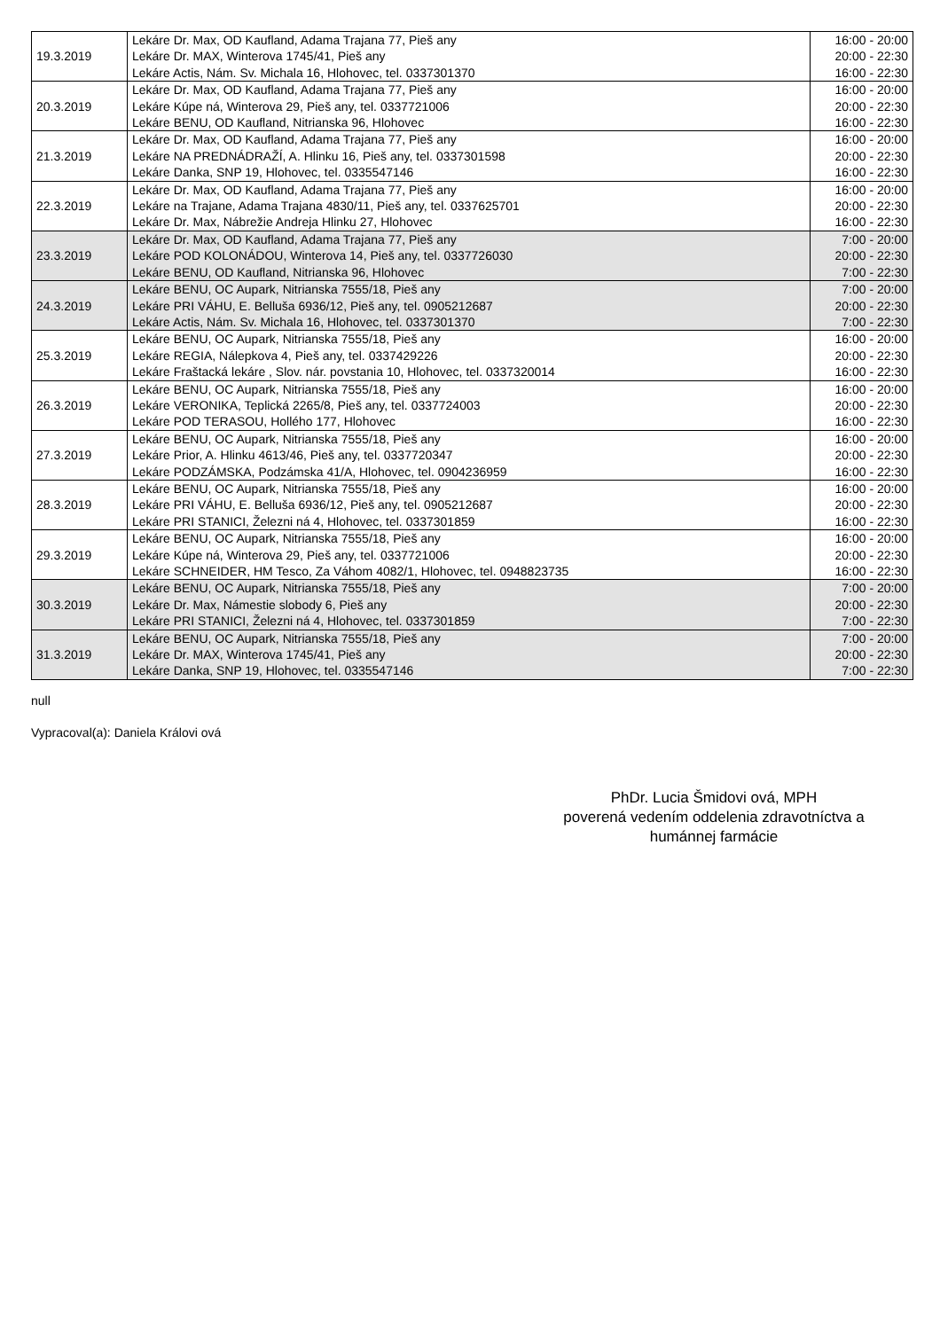| 19.3.2019 | Lekáre Dr. Max, OD Kaufland, Adama Trajana 77, Pieš any Lekáre Dr. MAX, Winterova 1745/41, Pieš any Lekáre Actis, Nám. Sv. Michala 16, Hlohovec, tel. 0337301370 | 16:00 - 20:00 20:00 - 22:30 16:00 - 22:30 |
| 20.3.2019 | Lekáre Dr. Max, OD Kaufland, Adama Trajana 77, Pieš any Lekáre Kúpe ná, Winterova 29, Pieš any, tel. 0337721006 Lekáre BENU, OD Kaufland, Nitrianska 96, Hlohovec | 16:00 - 20:00 20:00 - 22:30 16:00 - 22:30 |
| 21.3.2019 | Lekáre Dr. Max, OD Kaufland, Adama Trajana 77, Pieš any Lekáre NA PREDNÁDRAŽÍ, A. Hlinku 16, Pieš any, tel. 0337301598 Lekáre Danka, SNP 19, Hlohovec, tel. 0335547146 | 16:00 - 20:00 20:00 - 22:30 16:00 - 22:30 |
| 22.3.2019 | Lekáre Dr. Max, OD Kaufland, Adama Trajana 77, Pieš any Lekáre na Trajane, Adama Trajana 4830/11, Pieš any, tel. 0337625701 Lekáre Dr. Max, Nábrežie Andreja Hlinku 27, Hlohovec | 16:00 - 20:00 20:00 - 22:30 16:00 - 22:30 |
| 23.3.2019 | Lekáre Dr. Max, OD Kaufland, Adama Trajana 77, Pieš any Lekáre POD KOLONÁDOU, Winterova 14, Pieš any, tel. 0337726030 Lekáre BENU, OD Kaufland, Nitrianska 96, Hlohovec | 7:00 - 20:00 20:00 - 22:30 7:00 - 22:30 |
| 24.3.2019 | Lekáre BENU, OC Aupark, Nitrianska 7555/18, Pieš any Lekáre PRI VÁHU, E. Belluša 6936/12, Pieš any, tel. 0905212687 Lekáre Actis, Nám. Sv. Michala 16, Hlohovec, tel. 0337301370 | 7:00 - 20:00 20:00 - 22:30 7:00 - 22:30 |
| 25.3.2019 | Lekáre BENU, OC Aupark, Nitrianska 7555/18, Pieš any Lekáre REGIA, Nálepkova 4, Pieš any, tel. 0337429226 Lekáre Fraštacká lekáre , Slov. nár. povstania 10, Hlohovec, tel. 0337320014 | 16:00 - 20:00 20:00 - 22:30 16:00 - 22:30 |
| 26.3.2019 | Lekáre BENU, OC Aupark, Nitrianska 7555/18, Pieš any Lekáre VERONIKA, Teplická 2265/8, Pieš any, tel. 0337724003 Lekáre POD TERASOU, Hollého 177, Hlohovec | 16:00 - 20:00 20:00 - 22:30 16:00 - 22:30 |
| 27.3.2019 | Lekáre BENU, OC Aupark, Nitrianska 7555/18, Pieš any Lekáre Prior, A. Hlinku 4613/46, Pieš any, tel. 0337720347 Lekáre PODZÁMSKA, Podzámska 41/A, Hlohovec, tel. 0904236959 | 16:00 - 20:00 20:00 - 22:30 16:00 - 22:30 |
| 28.3.2019 | Lekáre BENU, OC Aupark, Nitrianska 7555/18, Pieš any Lekáre PRI VÁHU, E. Belluša 6936/12, Pieš any, tel. 0905212687 Lekáre PRI STANICI, Železni ná 4, Hlohovec, tel. 0337301859 | 16:00 - 20:00 20:00 - 22:30 16:00 - 22:30 |
| 29.3.2019 | Lekáre BENU, OC Aupark, Nitrianska 7555/18, Pieš any Lekáre Kúpe ná, Winterova 29, Pieš any, tel. 0337721006 Lekáre SCHNEIDER, HM Tesco, Za Váhom 4082/1, Hlohovec, tel. 0948823735 | 16:00 - 20:00 20:00 - 22:30 16:00 - 22:30 |
| 30.3.2019 | Lekáre BENU, OC Aupark, Nitrianska 7555/18, Pieš any Lekáre Dr. Max, Námestie slobody 6, Pieš any Lekáre PRI STANICI, Železni ná 4, Hlohovec, tel. 0337301859 | 7:00 - 20:00 20:00 - 22:30 7:00 - 22:30 |
| 31.3.2019 | Lekáre BENU, OC Aupark, Nitrianska 7555/18, Pieš any Lekáre Dr. MAX, Winterova 1745/41, Pieš any Lekáre Danka, SNP 19, Hlohovec, tel. 0335547146 | 7:00 - 20:00 20:00 - 22:30 7:00 - 22:30 |
null
Vypracoval(a): Daniela Královi ová
PhDr. Lucia Šmidovi ová, MPH
poverená vedením oddelenia zdravotníctva a
humánnej farmácie